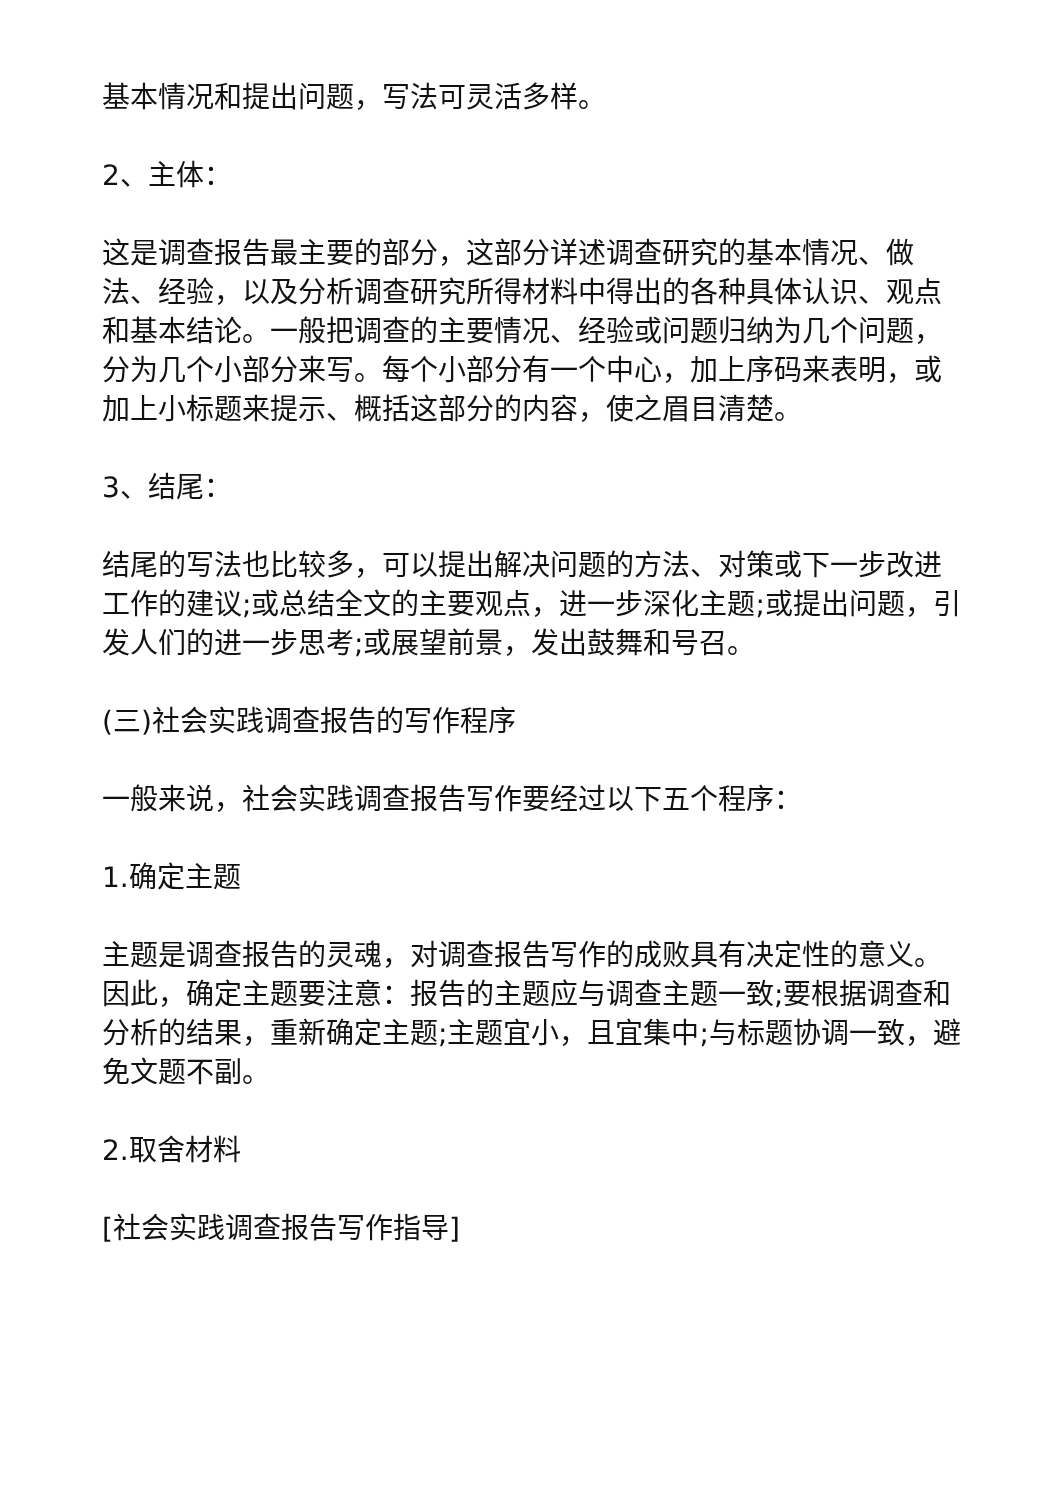基本情况和提出问题，写法可灵活多样。
2、主体：
这是调查报告最主要的部分，这部分详述调查研究的基本情况、做法、经验，以及分析调查研究所得材料中得出的各种具体认识、观点和基本结论。一般把调查的主要情况、经验或问题归纳为几个问题，分为几个小部分来写。每个小部分有一个中心，加上序码来表明，或加上小标题来提示、概括这部分的内容，使之眉目清楚。
3、结尾：
结尾的写法也比较多，可以提出解决问题的方法、对策或下一步改进工作的建议;或总结全文的主要观点，进一步深化主题;或提出问题，引发人们的进一步思考;或展望前景，发出鼓舞和号召。
(三)社会实践调查报告的写作程序
一般来说，社会实践调查报告写作要经过以下五个程序：
1.确定主题
主题是调查报告的灵魂，对调查报告写作的成败具有决定性的意义。因此，确定主题要注意：报告的主题应与调查主题一致;要根据调查和分析的结果，重新确定主题;主题宜小，且宜集中;与标题协调一致，避免文题不副。
2.取舍材料
[社会实践调查报告写作指导]